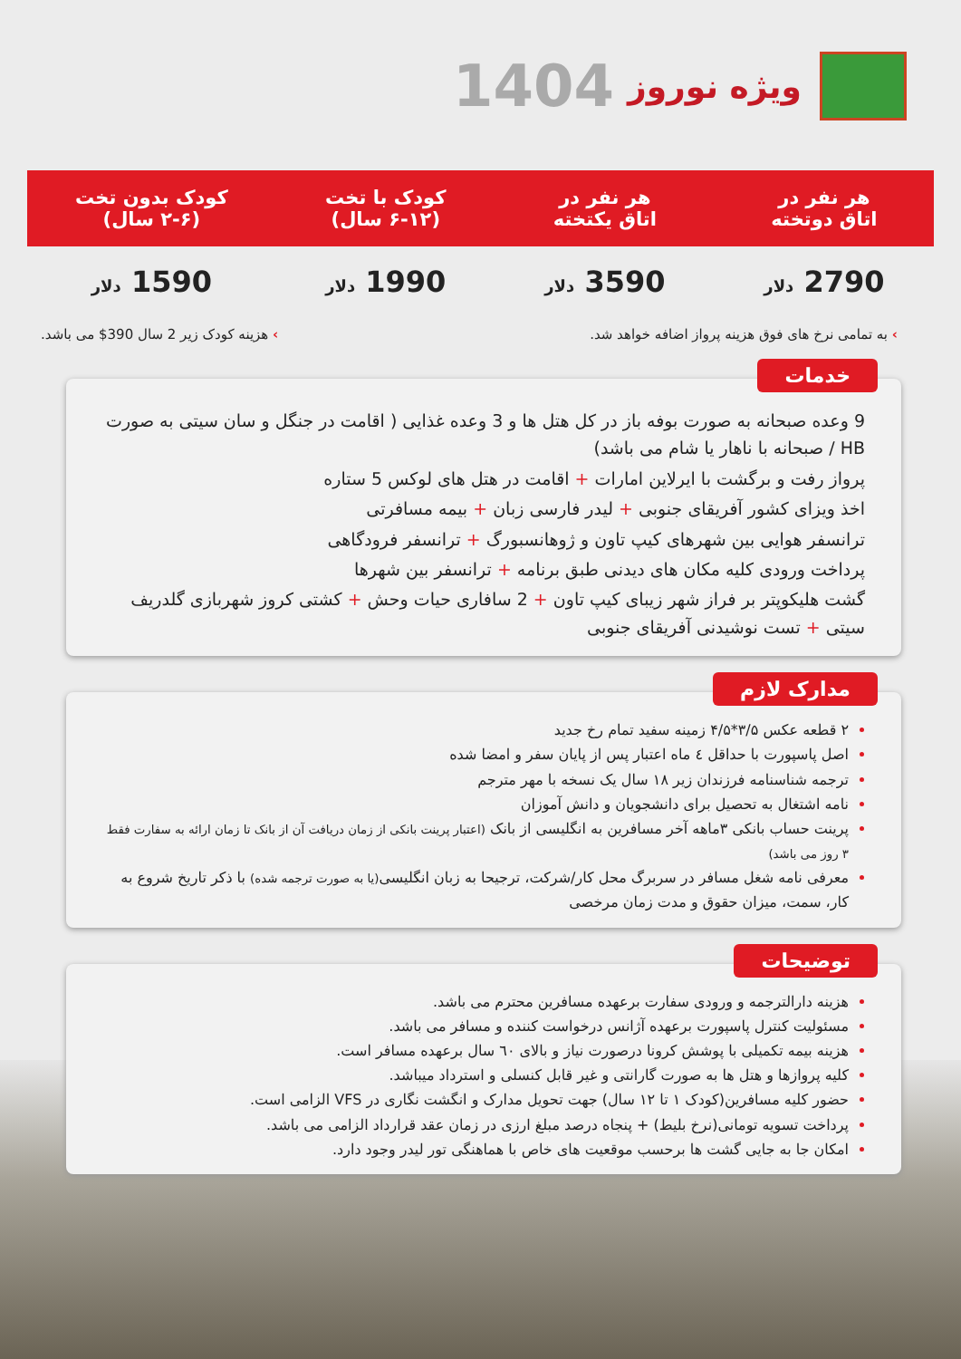ویژه نوروز
1404
| هر نفر در اتاق دوتخته | هر نفر در اتاق یکتخته | کودک با تخت (۶-۱۲ سال) | کودک بدون تخت (۲-۶ سال) |
| --- | --- | --- | --- |
| 2790 دلار | 3590 دلار | 1990 دلار | 1590 دلار |
› به تمامی نرخ های فوق هزینه پرواز اضافه خواهد شد. › هزینه کودک زیر 2 سال 390$ می باشد.
خدمات
9 وعده صبحانه به صورت بوفه باز در کل هتل ها و 3 وعده غذایی ( اقامت در جنگل و سان سیتی به صورت HB / صبحانه با ناهار یا شام می باشد)
پرواز رفت و برگشت با ایرلاین امارات + اقامت در هتل های لوکس 5 ستاره
اخذ ویزای کشور آفریقای جنوبی + لیدر فارسی زبان + بیمه مسافرتی
ترانسفر هوایی بین شهرهای کیپ تاون و ژوهانسبورگ + ترانسفر فرودگاهی
پرداخت ورودی کلیه مکان های دیدنی طبق برنامه + ترانسفر بین شهرها
گشت هلیکوپتر بر فراز شهر زیبای کیپ تاون + 2 سافاری حیات وحش + کشتی کروز شهربازی گلدریف سیتی + تست نوشیدنی آفریقای جنوبی
مدارک لازم
۲ قطعه عکس ۳/۵*۴/۵ زمینه سفید تمام رخ جدید
اصل پاسپورت با حداقل ٤ ماه اعتبار پس از پایان سفر و امضا شده
ترجمه شناسنامه فرزندان زیر ۱۸ سال یک نسخه با مهر مترجم
نامه اشتغال به تحصیل برای دانشجویان و دانش آموزان
پرینت حساب بانکی ۳ماهه آخر مسافرین به انگلیسی از بانک (اعتبار پرینت بانکی از زمان دریافت آن از بانک تا زمان ارائه به سفارت فقط ۳ روز می باشد)
معرفی نامه شغل مسافر در سربرگ محل کار/شرکت، ترجیحا به زبان انگلیسی(یا به صورت ترجمه شده) با ذکر تاریخ شروع به کار، سمت، میزان حقوق و مدت زمان مرخصی
توضیحات
هزینه دارالترجمه و ورودی سفارت برعهده مسافرین محترم می باشد.
مسئولیت کنترل پاسپورت برعهده آژانس درخواست کننده و مسافر می باشد.
هزینه بیمه تکمیلی با پوشش کرونا درصورت نیاز و بالای ٦٠ سال برعهده مسافر است.
کلیه پروازها و هتل ها به صورت گارانتی و غیر قابل کنسلی و استرداد میباشد.
حضور کلیه مسافرین(کودک ۱ تا ۱۲ سال) جهت تحویل مدارک و انگشت نگاری در VFS الزامی است.
پرداخت تسویه تومانی(نرخ بلیط) + پنجاه درصد مبلغ ارزی در زمان عقد قرارداد الزامی می باشد.
امکان جا به جایی گشت ها برحسب موقعیت های خاص با هماهنگی تور لیدر وجود دارد.